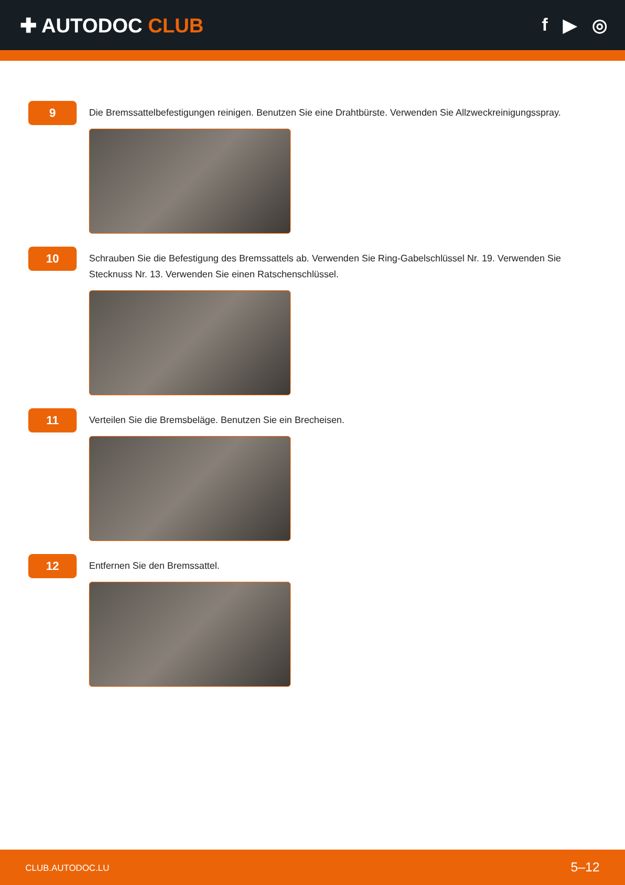✚ AUTODOC CLUB f ▶ ◎
9
Die Bremssattelbefestigungen reinigen. Benutzen Sie eine Drahtbürste. Verwenden Sie Allzweckreinigungsspray.
10
Schrauben Sie die Befestigung des Bremssattels ab. Verwenden Sie Ring-Gabelschlüssel Nr. 19. Verwenden Sie Stecknuss Nr. 13. Verwenden Sie einen Ratschenschlüssel.
11
Verteilen Sie die Bremsbeläge. Benutzen Sie ein Brecheisen.
12
Entfernen Sie den Bremssattel.
CLUB.AUTODOC.LU 5–12